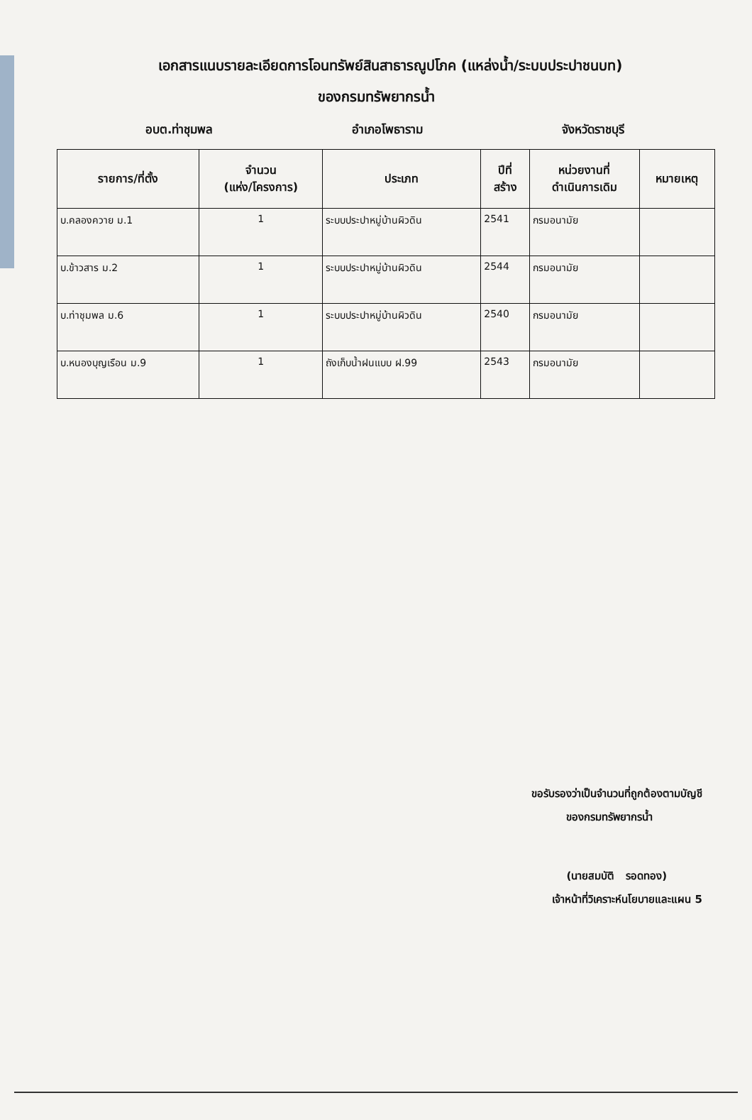เอกสารแนบรายละเอียดการโอนทรัพย์สินสาธารณูปโภค (แหล่งน้ำ/ระบบประปาชนบท)
ของกรมทรัพยากรน้ำ
อบต.ท่าชุมพล อำเภอโพธาราม จังหวัดราชบุรี
| รายการ/ที่ตั้ง | จำนวน (แห่ง/โครงการ) | ประเภท | ปีที่ สร้าง | หน่วยงานที่ ดำเนินการเดิม | หมายเหตุ |
| --- | --- | --- | --- | --- | --- |
| บ.คลองควาย ม.1 | 1 | ระบบประปาหมู่บ้านผิวดิน | 2541 | กรมอนามัย | |
| บ.ข้าวสาร ม.2 | 1 | ระบบประปาหมู่บ้านผิวดิน | 2544 | กรมอนามัย | |
| บ.ท่าชุมพล ม.6 | 1 | ระบบประปาหมู่บ้านผิวดิน | 2540 | กรมอนามัย | |
| บ.หนองบุญเรือน ม.9 | 1 | ถังเก็บน้ำฝนแบบ ฝ.99 | 2543 | กรมอนามัย | |
ขอรับรองว่าเป็นจำนวนที่ถูกต้องตามบัญชี
ของกรมทรัพยากรน้ำ
(นายสมบัติ รอดทอง)
เจ้าหน้าที่วิเคราะห์นโยบายและแผน 5